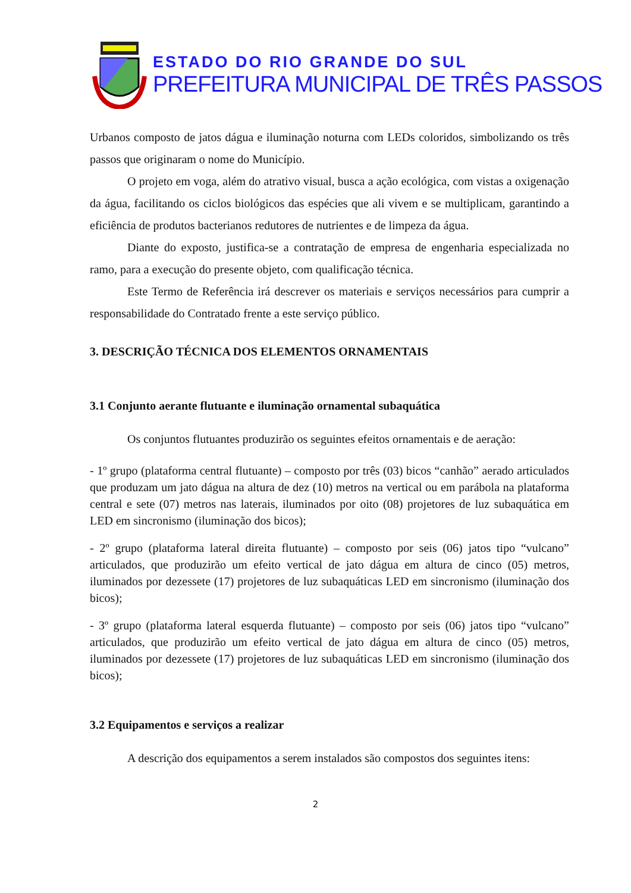ESTADO DO RIO GRANDE DO SUL
PREFEITURA MUNICIPAL DE TRÊS PASSOS
Urbanos composto de jatos dágua e iluminação noturna com LEDs coloridos, simbolizando os três passos que originaram o nome do Município.
O projeto em voga, além do atrativo visual, busca a ação ecológica, com vistas a oxigenação da água, facilitando os ciclos biológicos das espécies que ali vivem e se multiplicam, garantindo a eficiência de produtos bacterianos redutores de nutrientes e de limpeza da água.
Diante do exposto, justifica-se a contratação de empresa de engenharia especializada no ramo, para a execução do presente objeto, com qualificação técnica.
Este Termo de Referência irá descrever os materiais e serviços necessários para cumprir a responsabilidade do Contratado frente a este serviço público.
3. DESCRIÇÃO TÉCNICA DOS ELEMENTOS ORNAMENTAIS
3.1 Conjunto aerante flutuante e iluminação ornamental subaquática
Os conjuntos flutuantes produzirão os seguintes efeitos ornamentais e de aeração:
- 1º grupo (plataforma central flutuante) – composto por três (03) bicos “canhão” aerado articulados que produzam um jato dágua na altura de dez (10) metros na vertical ou em parábola na plataforma central e sete (07) metros nas laterais, iluminados por oito (08) projetores de luz subaquática em LED em sincronismo (iluminação dos bicos);
- 2º grupo (plataforma lateral direita flutuante) – composto por seis (06) jatos tipo “vulcano” articulados, que produzirão um efeito vertical de jato dágua em altura de cinco (05) metros, iluminados por dezessete (17) projetores de luz subaquáticas LED em sincronismo (iluminação dos bicos);
- 3º grupo (plataforma lateral esquerda flutuante) – composto por seis (06) jatos tipo “vulcano” articulados, que produzirão um efeito vertical de jato dágua em altura de cinco (05) metros, iluminados por dezessete (17) projetores de luz subaquáticas LED em sincronismo (iluminação dos bicos);
3.2 Equipamentos e serviços a realizar
A descrição dos equipamentos a serem instalados são compostos dos seguintes itens:
2